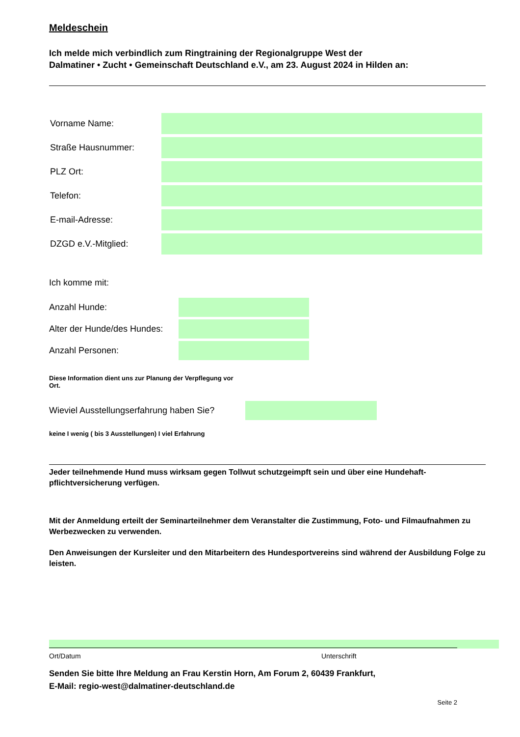Meldeschein
Ich melde mich verbindlich zum Ringtraining der Regionalgruppe West der
Dalmatiner • Zucht • Gemeinschaft Deutschland e.V., am 23. August 2024 in Hilden an:
Vorname Name:
Straße Hausnummer:
PLZ Ort:
Telefon:
E-mail-Adresse:
DZGD e.V.-Mitglied:
Ich komme mit:
Anzahl Hunde:
Alter der Hunde/des Hundes:
Anzahl Personen:
Diese Information dient uns zur Planung der Verpflegung vor Ort.
Wieviel Ausstellungserfahrung haben Sie?
keine I wenig ( bis 3 Ausstellungen) I viel Erfahrung
Jeder teilnehmende Hund muss wirksam gegen Tollwut schutzgeimpft sein und über eine Hundehaft-pflichtversicherung verfügen.
Mit der Anmeldung erteilt der Seminarteilnehmer dem Veranstalter die Zustimmung, Foto- und Filmaufnahmen zu Werbezwecken zu verwenden.
Den Anweisungen der Kursleiter und den Mitarbeitern des Hundesportvereins sind während der Ausbildung Folge zu leisten.
Ort/Datum Unterschrift
Senden Sie bitte Ihre Meldung an Frau Kerstin Horn, Am Forum 2, 60439 Frankfurt,
E-Mail: regio-west@dalmatiner-deutschland.de
Seite 2